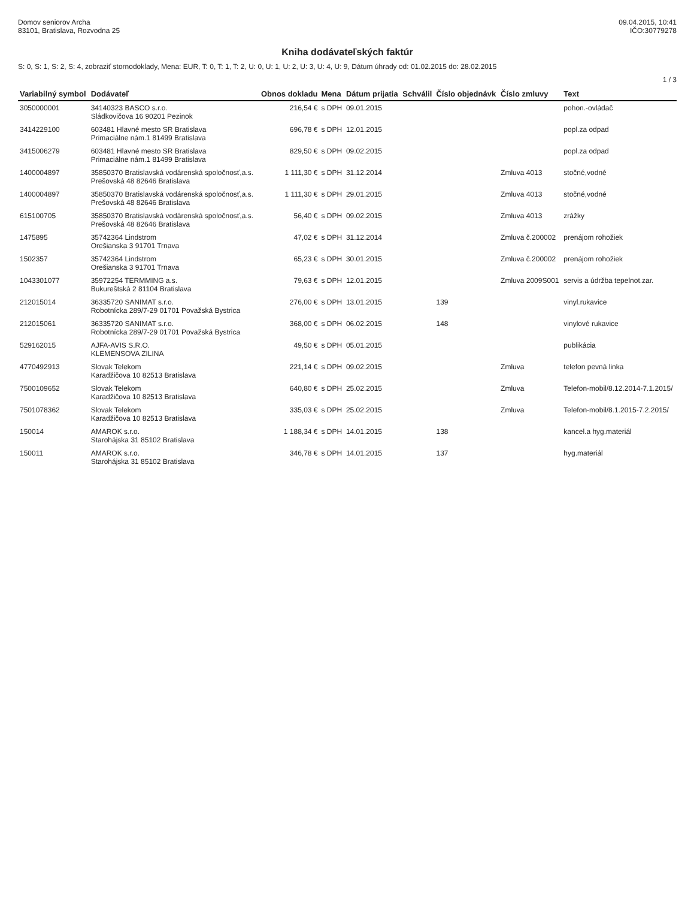Domov seniorov Archa
83101, Bratislava, Rozvodna 25
09.04.2015, 10:41
IČO:30779278
Kniha dodávateľských faktúr
S: 0, S: 1, S: 2, S: 4, zobraziť stornodoklady, Mena: EUR, T: 0, T: 1, T: 2, U: 0, U: 1, U: 2, U: 3, U: 4, U: 9, Dátum úhrady od: 01.02.2015 do: 28.02.2015
1 / 3
| Variabilný symbol | Dodávateľ | Obnos dokladu | Mena | Dátum prijatia | Schválil | Číslo objednávk | Číslo zmluvy | Text |
| --- | --- | --- | --- | --- | --- | --- | --- | --- |
| 3050000001 | 34140323 BASCO s.r.o. Sládkovičova 16 90201 Pezinok | 216,54 € | s DPH | 09.01.2015 | | | | pohon.-ovládač |
| 3414229100 | 603481 Hlavné mesto SR Bratislava Primaciálne nám.1 81499 Bratislava | 696,78 € | s DPH | 12.01.2015 | | | | popl.za odpad |
| 3415006279 | 603481 Hlavné mesto SR Bratislava Primaciálne nám.1 81499 Bratislava | 829,50 € | s DPH | 09.02.2015 | | | | popl.za odpad |
| 1400004897 | 35850370 Bratislavská vodárenská spoločnosť,a.s. Prešovská 48 82646 Bratislava | 1 111,30 € | s DPH | 31.12.2014 | | | Zmluva 4013 | stočné,vodné |
| 1400004897 | 35850370 Bratislavská vodárenská spoločnosť,a.s. Prešovská 48 82646 Bratislava | 1 111,30 € | s DPH | 29.01.2015 | | | Zmluva 4013 | stočné,vodné |
| 615100705 | 35850370 Bratislavská vodárenská spoločnosť,a.s. Prešovská 48 82646 Bratislava | 56,40 € | s DPH | 09.02.2015 | | | Zmluva 4013 | zrážky |
| 1475895 | 35742364 Lindstrom Orešianska 3 91701 Trnava | 47,02 € | s DPH | 31.12.2014 | | | Zmluva č.200002 | prenájom rohožiek |
| 1502357 | 35742364 Lindstrom Orešianska 3 91701 Trnava | 65,23 € | s DPH | 30.01.2015 | | | Zmluva č.200002 | prenájom rohožiek |
| 1043301077 | 35972254 TERMMING a.s. Bukureštská 2 81104 Bratislava | 79,63 € | s DPH | 12.01.2015 | | | Zmluva 2009S001 | servis a údržba tepelnot.zar. |
| 212015014 | 36335720 SANIMAT s.r.o. Robotnícka 289/7-29 01701 Považská Bystrica | 276,00 € | s DPH | 13.01.2015 | | 139 | | vinyl.rukavice |
| 212015061 | 36335720 SANIMAT s.r.o. Robotnícka 289/7-29 01701 Považská Bystrica | 368,00 € | s DPH | 06.02.2015 | | 148 | | vinylové rukavice |
| 529162015 | AJFA-AVIS S.R.O. KLEMENSOVA ZILINA | 49,50 € | s DPH | 05.01.2015 | | | | publikácia |
| 4770492913 | Slovak Telekom Karadžičova 10 82513 Bratislava | 221,14 € | s DPH | 09.02.2015 | | | Zmluva | telefon pevná linka |
| 7500109652 | Slovak Telekom Karadžičova 10 82513 Bratislava | 640,80 € | s DPH | 25.02.2015 | | | Zmluva | Telefon-mobil/8.12.2014-7.1.2015/ |
| 7501078362 | Slovak Telekom Karadžičova 10 82513 Bratislava | 335,03 € | s DPH | 25.02.2015 | | | Zmluva | Telefon-mobil/8.1.2015-7.2.2015/ |
| 150014 | AMAROK s.r.o. Starohájska 31 85102 Bratislava | 1 188,34 € | s DPH | 14.01.2015 | | 138 | | kancel.a hyg.materiál |
| 150011 | AMAROK s.r.o. Starohájska 31 85102 Bratislava | 346,78 € | s DPH | 14.01.2015 | | 137 | | hyg.materiál |